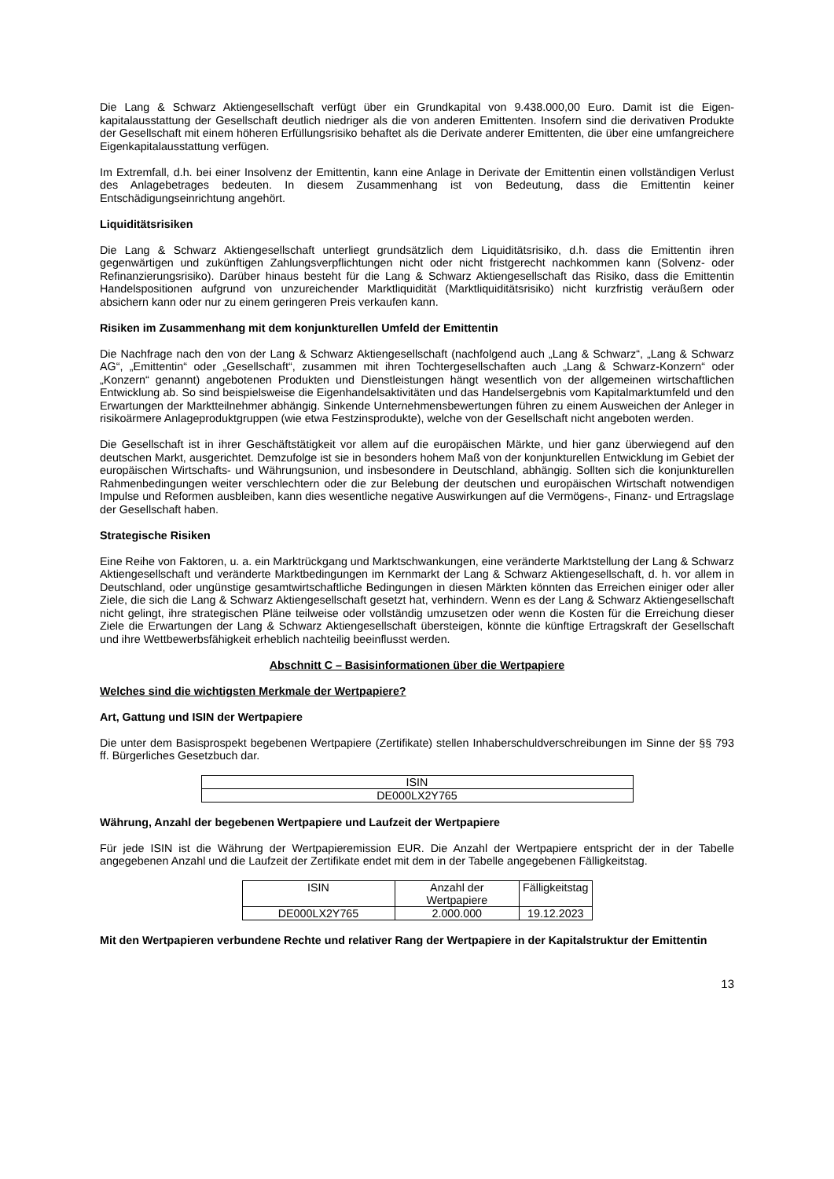Die Lang & Schwarz Aktiengesellschaft verfügt über ein Grundkapital von 9.438.000,00 Euro. Damit ist die Eigen-kapitalausstattung der Gesellschaft deutlich niedriger als die von anderen Emittenten. Insofern sind die derivativen Produkte der Gesellschaft mit einem höheren Erfüllungsrisiko behaftet als die Derivate anderer Emittenten, die über eine umfangreichere Eigenkapitalausstattung verfügen.
Im Extremfall, d.h. bei einer Insolvenz der Emittentin, kann eine Anlage in Derivate der Emittentin einen vollständigen Verlust des Anlagebetrages bedeuten. In diesem Zusammenhang ist von Bedeutung, dass die Emittentin keiner Entschädigungseinrichtung angehört.
Liquiditätsrisiken
Die Lang & Schwarz Aktiengesellschaft unterliegt grundsätzlich dem Liquiditätsrisiko, d.h. dass die Emittentin ihren gegenwärtigen und zukünftigen Zahlungsverpflichtungen nicht oder nicht fristgerecht nachkommen kann (Solvenz- oder Refinanzierungsrisiko). Darüber hinaus besteht für die Lang & Schwarz Aktiengesellschaft das Risiko, dass die Emittentin Handelspositionen aufgrund von unzureichender Marktliquidität (Marktliquiditätsrisiko) nicht kurzfristig veräußern oder absichern kann oder nur zu einem geringeren Preis verkaufen kann.
Risiken im Zusammenhang mit dem konjunkturellen Umfeld der Emittentin
Die Nachfrage nach den von der Lang & Schwarz Aktiengesellschaft (nachfolgend auch „Lang & Schwarz“, „Lang & Schwarz AG“, „Emittentin“ oder „Gesellschaft“, zusammen mit ihren Tochtergesellschaften auch „Lang & Schwarz-Konzern“ oder „Konzern“ genannt) angebotenen Produkten und Dienstleistungen hängt wesentlich von der allgemeinen wirtschaftlichen Entwicklung ab. So sind beispielsweise die Eigenhandelsaktivitäten und das Handelsergebnis vom Kapitalmarktumfeld und den Erwartungen der Marktteilnehmer abhängig. Sinkende Unternehmensbewertungen führen zu einem Ausweichen der Anleger in risikoärmere Anlageproduktgruppen (wie etwa Festzinsprodukte), welche von der Gesellschaft nicht angeboten werden.
Die Gesellschaft ist in ihrer Geschäftstätigkeit vor allem auf die europäischen Märkte, und hier ganz überwiegend auf den deutschen Markt, ausgerichtet. Demzufolge ist sie in besonders hohem Maß von der konjunkturellen Entwicklung im Gebiet der europäischen Wirtschafts- und Währungsunion, und insbesondere in Deutschland, abhängig. Sollten sich die konjunkturellen Rahmenbedingungen weiter verschlechtern oder die zur Belebung der deutschen und europäischen Wirtschaft notwendigen Impulse und Reformen ausbleiben, kann dies wesentliche negative Auswirkungen auf die Vermögens-, Finanz- und Ertragslage der Gesellschaft haben.
Strategische Risiken
Eine Reihe von Faktoren, u. a. ein Marktrückgang und Marktschwankungen, eine veränderte Marktstellung der Lang & Schwarz Aktiengesellschaft und veränderte Marktbedingungen im Kernmarkt der Lang & Schwarz Aktiengesellschaft, d. h. vor allem in Deutschland, oder ungünstige gesamtwirtschaftliche Bedingungen in diesen Märkten könnten das Erreichen einiger oder aller Ziele, die sich die Lang & Schwarz Aktiengesellschaft gesetzt hat, verhindern. Wenn es der Lang & Schwarz Aktiengesellschaft nicht gelingt, ihre strategischen Pläne teilweise oder vollständig umzusetzen oder wenn die Kosten für die Erreichung dieser Ziele die Erwartungen der Lang & Schwarz Aktiengesellschaft übersteigen, könnte die künftige Ertragskraft der Gesellschaft und ihre Wettbewerbsfähigkeit erheblich nachteilig beeinflusst werden.
Abschnitt C – Basisinformationen über die Wertpapiere
Welches sind die wichtigsten Merkmale der Wertpapiere?
Art, Gattung und ISIN der Wertpapiere
Die unter dem Basisprospekt begebenen Wertpapiere (Zertifikate) stellen Inhaberschuldverschreibungen im Sinne der §§ 793 ff. Bürgerliches Gesetzbuch dar.
| ISIN |
| --- |
| DE000LX2Y765 |
Währung, Anzahl der begebenen Wertpapiere und Laufzeit der Wertpapiere
Für jede ISIN ist die Währung der Wertpapieremission EUR. Die Anzahl der Wertpapiere entspricht der in der Tabelle angegebenen Anzahl und die Laufzeit der Zertifikate endet mit dem in der Tabelle angegebenen Fälligkeitstag.
| ISIN | Anzahl der Wertpapiere | Fälligkeitstag |
| --- | --- | --- |
| DE000LX2Y765 | 2.000.000 | 19.12.2023 |
Mit den Wertpapieren verbundene Rechte und relativer Rang der Wertpapiere in der Kapitalstruktur der Emittentin
13